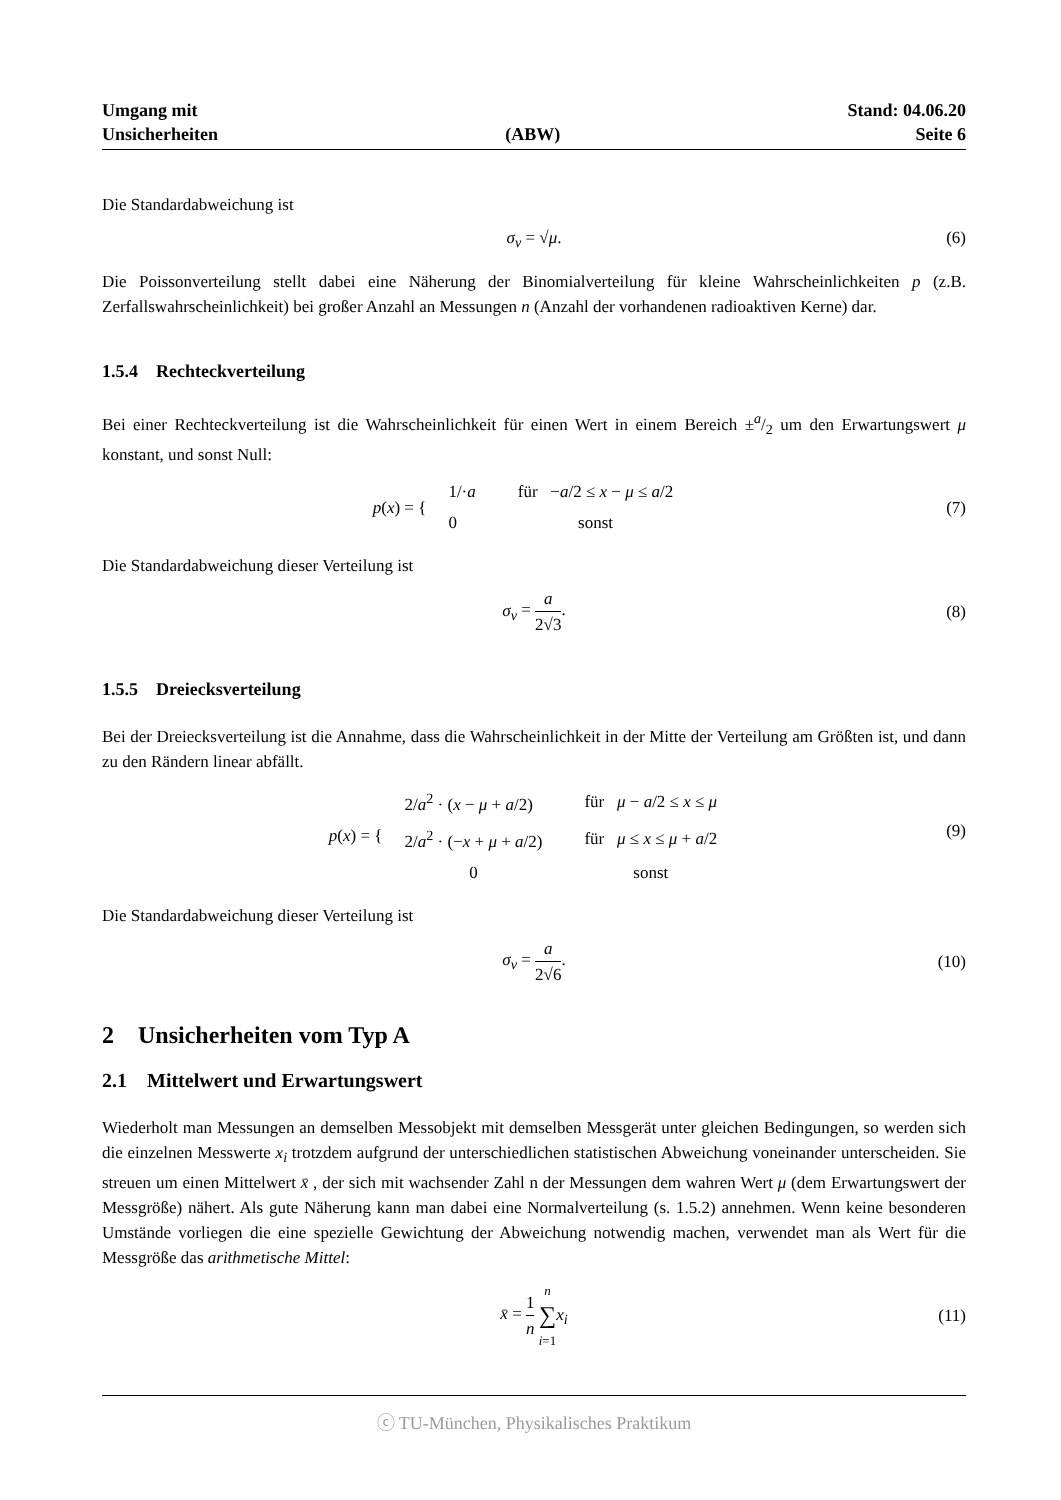Umgang mit
Unsicherheiten
(ABW) Stand: 04.06.20
Seite 6
Die Standardabweichung ist
σ<sub>v</sub> = √μ. (6)
Die Poissonverteilung stellt dabei eine Näherung der Binomialverteilung für kleine Wahrscheinlichkeiten p (z.B. Zerfallswahrscheinlichkeit) bei großer Anzahl an Messungen n (Anzahl der vorhandenen radioaktiven Kerne) dar.
1.5.4 Rechteckverteilung
Bei einer Rechteckverteilung ist die Wahrscheinlichkeit für einen Wert in einem Bereich ±a/2 um den Erwartungswert μ konstant, und sonst Null:
p (x) = {
| 1/· a | für − a /2 ≤ x − μ ≤ a /2 |
| 0 | sonst |
(7)
Die Standardabweichung dieser Verteilung ist
σ<sub>v</sub> = a 2√3. (8)
1.5.5 Dreiecksverteilung
Bei der Dreiecksverteilung ist die Annahme, dass die Wahrscheinlichkeit in der Mitte der Verteilung am Größten ist, und dann zu den Rändern linear abfällt.
p (x) = {
| 2/ a<sup>2</sup> · ( x − μ + a /2) | für μ − a /2 ≤ x ≤ μ |
| 2/ a<sup>2</sup> · (− x + μ + a /2) | für μ ≤ x ≤ μ + a /2 |
| 0 | sonst |
(9)
Die Standardabweichung dieser Verteilung ist
σ<sub>v</sub> = a 2√6. (10)
2 Unsicherheiten vom Typ A
2.1 Mittelwert und Erwartungswert
Wiederholt man Messungen an demselben Messobjekt mit demselben Messgerät unter gleichen Bedingungen, so werden sich die einzelnen Messwerte x<sub>i</sub> trotzdem aufgrund der unterschiedlichen statistischen Abweichung voneinander unterscheiden. Sie streuen um einen Mittelwert x̄ , der sich mit wachsender Zahl n der Messungen dem wahren Wert μ (dem Erwartungswert der Messgröße) nähert. Als gute Näherung kann man dabei eine Normalverteilung (s. 1.5.2) annehmen. Wenn keine besonderen Umstände vorliegen die eine spezielle Gewichtung der Abweichung notwendig machen, verwendet man als Wert für die Messgröße das arithmetische Mittel:
x̄ = 1 n n ∑ i=1 x<sub>i</sub> (11)
ⓒ TU-München, Physikalisches Praktikum